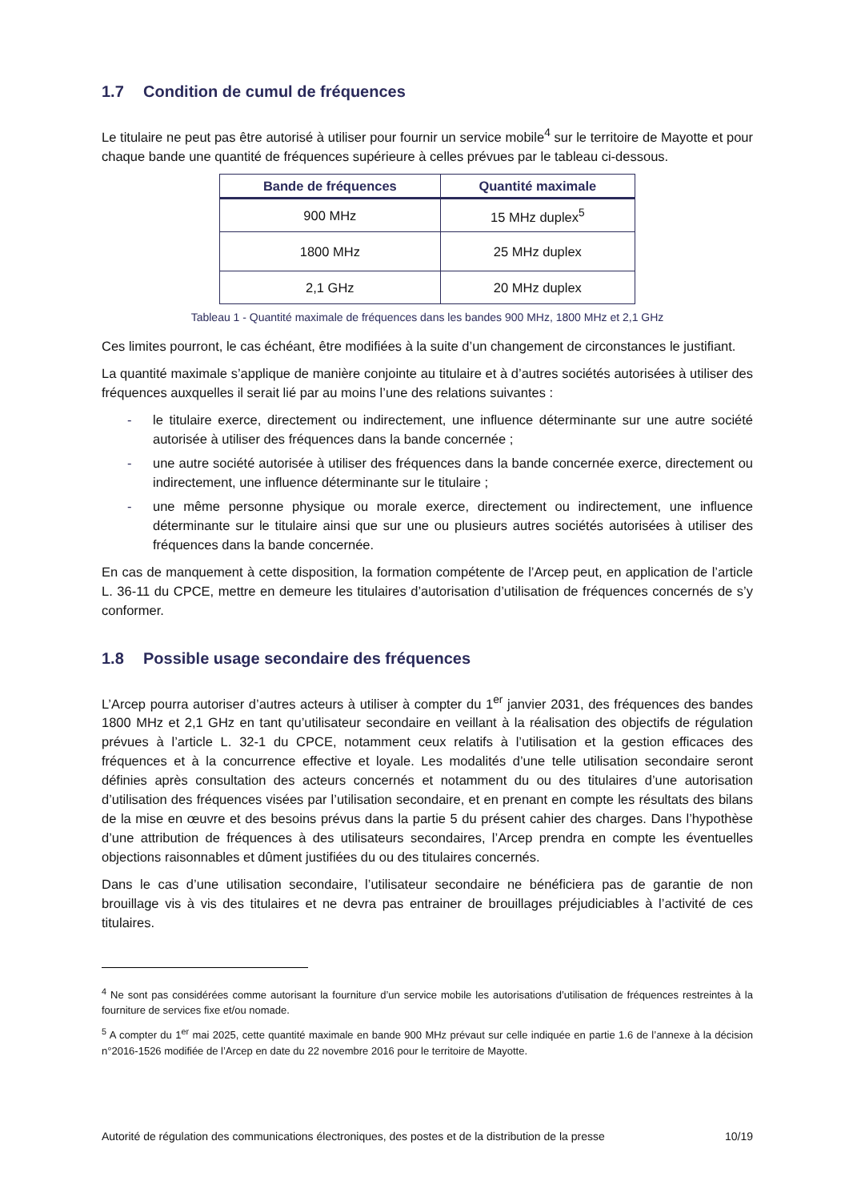1.7 Condition de cumul de fréquences
Le titulaire ne peut pas être autorisé à utiliser pour fournir un service mobile<sup>4</sup> sur le territoire de Mayotte et pour chaque bande une quantité de fréquences supérieure à celles prévues par le tableau ci-dessous.
| Bande de fréquences | Quantité maximale |
| --- | --- |
| 900 MHz | 15 MHz duplex<sup>5</sup> |
| 1800 MHz | 25 MHz duplex |
| 2,1 GHz | 20 MHz duplex |
Tableau 1 - Quantité maximale de fréquences dans les bandes 900 MHz, 1800 MHz et 2,1 GHz
Ces limites pourront, le cas échéant, être modifiées à la suite d’un changement de circonstances le justifiant.
La quantité maximale s’applique de manière conjointe au titulaire et à d’autres sociétés autorisées à utiliser des fréquences auxquelles il serait lié par au moins l’une des relations suivantes :
- le titulaire exerce, directement ou indirectement, une influence déterminante sur une autre société autorisée à utiliser des fréquences dans la bande concernée ;
- une autre société autorisée à utiliser des fréquences dans la bande concernée exerce, directement ou indirectement, une influence déterminante sur le titulaire ;
- une même personne physique ou morale exerce, directement ou indirectement, une influence déterminante sur le titulaire ainsi que sur une ou plusieurs autres sociétés autorisées à utiliser des fréquences dans la bande concernée.
En cas de manquement à cette disposition, la formation compétente de l’Arcep peut, en application de l’article L. 36-11 du CPCE, mettre en demeure les titulaires d’autorisation d’utilisation de fréquences concernés de s’y conformer.
1.8 Possible usage secondaire des fréquences
L’Arcep pourra autoriser d’autres acteurs à utiliser à compter du 1<sup>er</sup> janvier 2031, des fréquences des bandes 1800 MHz et 2,1 GHz en tant qu’utilisateur secondaire en veillant à la réalisation des objectifs de régulation prévues à l’article L. 32-1 du CPCE, notamment ceux relatifs à l’utilisation et la gestion efficaces des fréquences et à la concurrence effective et loyale. Les modalités d’une telle utilisation secondaire seront définies après consultation des acteurs concernés et notamment du ou des titulaires d’une autorisation d’utilisation des fréquences visées par l’utilisation secondaire, et en prenant en compte les résultats des bilans de la mise en œuvre et des besoins prévus dans la partie 5 du présent cahier des charges. Dans l’hypothèse d’une attribution de fréquences à des utilisateurs secondaires, l’Arcep prendra en compte les éventuelles objections raisonnables et dûment justifiées du ou des titulaires concernés.
Dans le cas d’une utilisation secondaire, l’utilisateur secondaire ne bénéficiera pas de garantie de non brouillage vis à vis des titulaires et ne devra pas entrainer de brouillages préjudiciables à l’activité de ces titulaires.
<sup>4</sup> Ne sont pas considérées comme autorisant la fourniture d’un service mobile les autorisations d’utilisation de fréquences restreintes à la fourniture de services fixe et/ou nomade.
<sup>5</sup> A compter du 1<sup>er</sup> mai 2025, cette quantité maximale en bande 900 MHz prévaut sur celle indiquée en partie 1.6 de l’annexe à la décision n°2016-1526 modifiée de l’Arcep en date du 22 novembre 2016 pour le territoire de Mayotte.
Autorité de régulation des communications électroniques, des postes et de la distribution de la presse 10/19